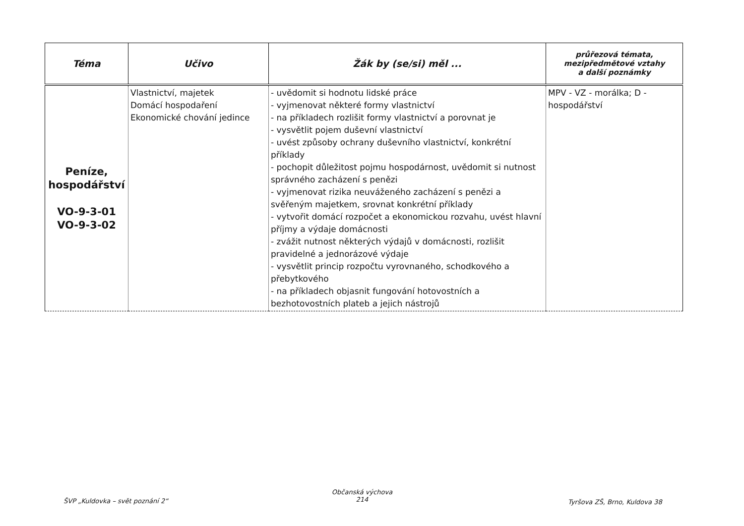| Téma | Učivo | Žák by (se/si) měl ... | průřezová témata, mezipředmětové vztahy a další poznámky |
| --- | --- | --- | --- |
| Peníze, hospodářství VO-9-3-01 VO-9-3-02 | Vlastnictví, majetek Domácí hospodaření Ekonomické chování jedince | - uvědomit si hodnotu lidské práce - vyjmenovat některé formy vlastnictví - na příkladech rozlišit formy vlastnictví a porovnat je - vysvětlit pojem duševní vlastnictví - uvést způsoby ochrany duševního vlastnictví, konkrétní příklady - pochopit důležitost pojmu hospodárnost, uvědomit si nutnost správného zacházení s penězi - vyjmenovat rizika neuváženého zacházení s penězi a svěřeným majetkem, srovnat konkrétní příklady - vytvořit domácí rozpočet a ekonomickou rozvahu, uvést hlavní příjmy a výdaje domácnosti - zvážit nutnost některých výdajů v domácnosti, rozlišit pravidelné a jednorázové výdaje - vysvětlit princip rozpočtu vyrovnaného, schodkového a přebytkového - na příkladech objasnit fungování hotovostních a bezhotovostních plateb a jejich nástrojů | MPV - VZ - morálka; D - hospodářství |
ŠVP „Kuldovka – svět poznání 2“
Občanská výchova
214
Tyršova ZŠ, Brno, Kuldova 38